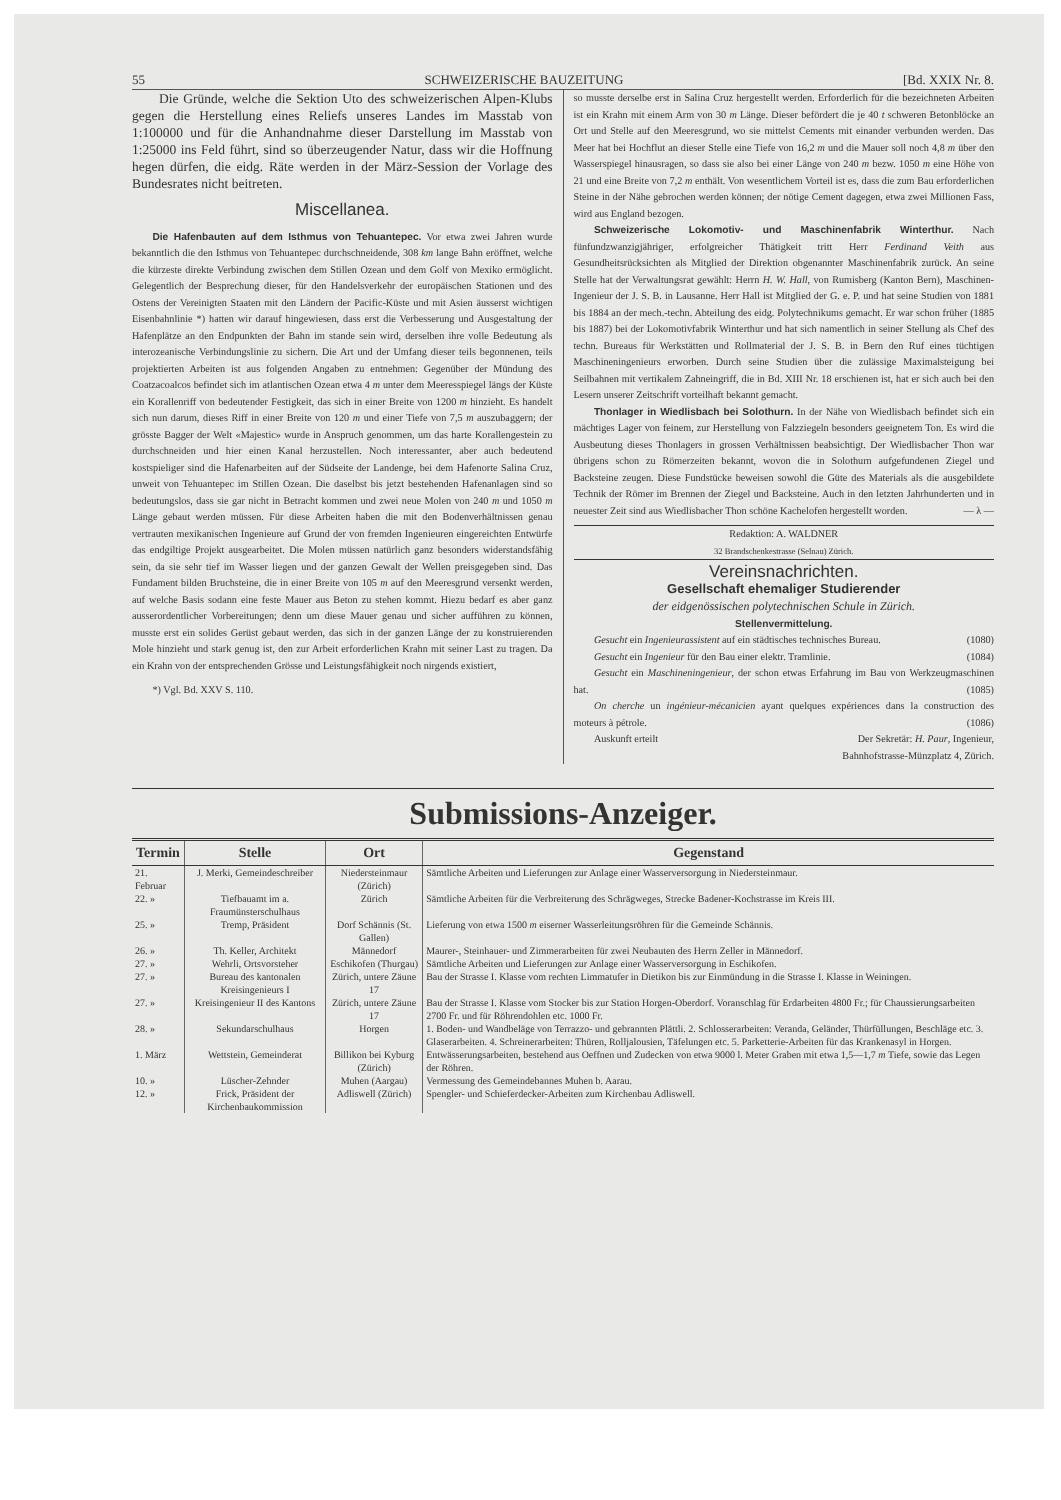55 SCHWEIZERISCHE BAUZEITUNG [Bd. XXIX Nr. 8.
Die Gründe, welche die Sektion Uto des schweizerischen Alpen-Klubs gegen die Herstellung eines Reliefs unseres Landes im Masstab von 1:100000 und für die Anhandnahme dieser Darstellung im Masstab von 1:25000 ins Feld führt, sind so überzeugender Natur, dass wir die Hoffnung hegen dürfen, die eidg. Räte werden in der März-Session der Vorlage des Bundesrates nicht beitreten.
Miscellanea.
Die Hafenbauten auf dem Isthmus von Tehuantepec. Vor etwa zwei Jahren wurde bekanntlich die den Isthmus von Tehuantepec durchschneidende, 308 km lange Bahn eröffnet, welche die kürzeste direkte Verbindung zwischen dem Stillen Ozean und dem Golf von Mexiko ermöglicht. Gelegentlich der Besprechung dieser, für den Handelsverkehr der europäischen Stationen und des Ostens der Vereinigten Staaten mit den Ländern der Pacific-Küste und mit Asien äusserst wichtigen Eisenbahnlinie *) hatten wir darauf hingewiesen, dass erst die Verbesserung und Ausgestaltung der Hafenplätze an den Endpunkten der Bahn im stande sein wird, derselben ihre volle Bedeutung als interozeanische Verbindungslinie zu sichern. Die Art und der Umfang dieser teils begonnenen, teils projektierten Arbeiten ist aus folgenden Angaben zu entnehmen: Gegenüber der Mündung des Coatzacoalcos befindet sich im atlantischen Ozean etwa 4 m unter dem Meeresspiegel längs der Küste ein Korallenriff von bedeutender Festigkeit, das sich in einer Breite von 1200 m hinzieht. Es handelt sich nun darum, dieses Riff in einer Breite von 120 m und einer Tiefe von 7,5 m auszubaggern; der grösste Bagger der Welt «Majestic» wurde in Anspruch genommen, um das harte Korallengestein zu durchschneiden und hier einen Kanal herzustellen. Noch interessanter, aber auch bedeutend kostspieliger sind die Hafenarbeiten auf der Südseite der Landenge, bei dem Hafenorte Salina Cruz, unweit von Tehuantepec im Stillen Ozean. Die daselbst bis jetzt bestehenden Hafenanlagen sind so bedeutungslos, dass sie gar nicht in Betracht kommen und zwei neue Molen von 240 m und 1050 m Länge gebaut werden müssen. Für diese Arbeiten haben die mit den Bodenverhältnissen genau vertrauten mexikanischen Ingenieure auf Grund der von fremden Ingenieuren eingereichten Entwürfe das endgiltige Projekt ausgearbeitet. Die Molen müssen natürlich ganz besonders widerstandsfähig sein, da sie sehr tief im Wasser liegen und der ganzen Gewalt der Wellen preisgegeben sind. Das Fundament bilden Bruchsteine, die in einer Breite von 105 m auf den Meeresgrund versenkt werden, auf welche Basis sodann eine feste Mauer aus Beton zu stehen kommt. Hiezu bedarf es aber ganz ausserordentlicher Vorbereitungen; denn um diese Mauer genau und sicher aufführen zu können, musste erst ein solides Gerüst gebaut werden, das sich in der ganzen Länge der zu konstruierenden Mole hinzieht und stark genug ist, den zur Arbeit erforderlichen Krahn mit seiner Last zu tragen. Da ein Krahn von der entsprechenden Grösse und Leistungsfähigkeit noch nirgends existiert,
*) Vgl. Bd. XXV S. 110.
so musste derselbe erst in Salina Cruz hergestellt werden. Erforderlich für die bezeichneten Arbeiten ist ein Krahn mit einem Arm von 30 m Länge. Dieser befördert die je 40 t schweren Betonblöcke an Ort und Stelle auf den Meeresgrund, wo sie mittelst Cements mit einander verbunden werden. Das Meer hat bei Hochflut an dieser Stelle eine Tiefe von 16,2 m und die Mauer soll noch 4,8 m über den Wasserspiegel hinausragen, so dass sie also bei einer Länge von 240 m bezw. 1050 m eine Höhe von 21 und eine Breite von 7,2 m enthält. Von wesentlichem Vorteil ist es, dass die zum Bau erforderlichen Steine in der Nähe gebrochen werden können; der nötige Cement dagegen, etwa zwei Millionen Fass, wird aus England bezogen.
Schweizerische Lokomotiv- und Maschinenfabrik Winterthur. Nach fünfundzwanzigjähriger, erfolgreicher Thätigkeit tritt Herr Ferdinand Veith aus Gesundheitsrücksichten als Mitglied der Direktion obgenannter Maschinenfabrik zurück. An seine Stelle hat der Verwaltungsrat gewählt: Herrn H. W. Hall, von Rumisberg (Kanton Bern), Maschinen-Ingenieur der J. S. B. in Lausanne. Herr Hall ist Mitglied der G. e. P. und hat seine Studien von 1881 bis 1884 an der mech.-techn. Abteilung des eidg. Polytechnikums gemacht. Er war schon früher (1885 bis 1887) bei der Lokomotivfabrik Winterthur und hat sich namentlich in seiner Stellung als Chef des techn. Bureaus für Werkstätten und Rollmaterial der J. S. B. in Bern den Ruf eines tüchtigen Maschineningenieurs erworben. Durch seine Studien über die zulässige Maximalsteigung bei Seilbahnen mit vertikalem Zahneingriff, die in Bd. XIII Nr. 18 erschienen ist, hat er sich auch bei den Lesern unserer Zeitschrift vorteilhaft bekannt gemacht.
Thonlager in Wiedlisbach bei Solothurn. In der Nähe von Wiedlisbach befindet sich ein mächtiges Lager von feinem, zur Herstellung von Falzziegeln besonders geeignetem Ton. Es wird die Ausbeutung dieses Thonlagers in grossen Verhältnissen beabsichtigt. Der Wiedlisbacher Thon war übrigens schon zu Römerzeiten bekannt, wovon die in Solothurn aufgefundenen Ziegel und Backsteine zeugen. Diese Fundstücke beweisen sowohl die Güte des Materials als die ausgebildete Technik der Römer im Brennen der Ziegel und Backsteine. Auch in den letzten Jahrhunderten und in neuester Zeit sind aus Wiedlisbacher Thon schöne Kachelofen hergestellt worden. — λ —
Redaktion: A. WALDNER
32 Brandschenkestrasse (Selnau) Zürich.
Vereinsnachrichten.
Gesellschaft ehemaliger Studierender
der eidgenössischen polytechnischen Schule in Zürich.
Stellenvermittelung.
Gesucht ein Ingenieurassistent auf ein städtisches technisches Bureau. (1080)
Gesucht ein Ingenieur für den Bau einer elektr. Tramlinie. (1084)
Gesucht ein Maschineningenieur, der schon etwas Erfahrung im Bau von Werkzeugmaschinen hat. (1085)
On cherche un ingénieur-mécanicien ayant quelques expériences dans la construction des moteurs à pétrole. (1086)
Auskunft erteilt Der Sekretär: H. Paur, Ingenieur,
Bahnhofstrasse-Münzplatz 4, Zürich.
Submissions-Anzeiger.
| Termin | Stelle | Ort | Gegenstand |
| --- | --- | --- | --- |
| 21. Februar | J. Merki, Gemeindeschreiber | Niedersteinmaur (Zürich) | Sämtliche Arbeiten und Lieferungen zur Anlage einer Wasserversorgung in Niedersteinmaur. |
| 22. » | Tiefbauamt im a. Fraumünsterschulhaus | Zürich | Sämtliche Arbeiten für die Verbreiterung des Schrägweges, Strecke Badener-Kochstrasse im Kreis III. |
| 25. » | Tremp, Präsident | Dorf Schännis (St. Gallen) | Lieferung von etwa 1500 m eiserner Wasserleitungsröhren für die Gemeinde Schännis. |
| 26. » | Th. Keller, Architekt | Männedorf | Maurer-, Steinhauer- und Zimmerarbeiten für zwei Neubauten des Herrn Zeller in Männedorf. |
| 27. » | Wehrli, Ortsvorsteher | Eschikofen (Thurgau) | Sämtliche Arbeiten und Lieferungen zur Anlage einer Wasserversorgung in Eschikofen. |
| 27. » | Bureau des kantonalen Kreisingenieurs I | Zürich, untere Zäune 17 | Bau der Strasse I. Klasse vom rechten Limmatufer in Dietikon bis zur Einmündung in die Strasse I. Klasse in Weiningen. |
| 27. » | Kreisingenieur II des Kantons | Zürich, untere Zäune 17 | Bau der Strasse I. Klasse vom Stocker bis zur Station Horgen-Oberdorf. Voranschlag für Erdarbeiten 4800 Fr.; für Chaussierungsarbeiten 2700 Fr. und für Röhrendohlen etc. 1000 Fr. |
| 28. » | Sekundarschulhaus | Horgen | 1. Boden- und Wandbeläge von Terrazzo- und gebrannten Plättli. 2. Schlosserarbeiten: Veranda, Geländer, Thürfüllungen, Beschläge etc. 3. Glaserarbeiten. 4. Schreinerarbeiten: Thüren, Rolljalousien, Täfelungen etc. 5. Parketterie-Arbeiten für das Krankenasyl in Horgen. |
| 1. März | Wettstein, Gemeinderat | Billikon bei Kyburg (Zürich) | Entwässerungsarbeiten, bestehend aus Oeffnen und Zudecken von etwa 9000 l. Meter Graben mit etwa 1,5—1,7 m Tiefe, sowie das Legen der Röhren. |
| 10. » | Lüscher-Zehnder | Muhen (Aargau) | Vermessung des Gemeindebannes Muhen b. Aarau. |
| 12. » | Frick, Präsident der Kirchenbaukommission | Adliswell (Zürich) | Spengler- und Schieferdecker-Arbeiten zum Kirchenbau Adliswell. |